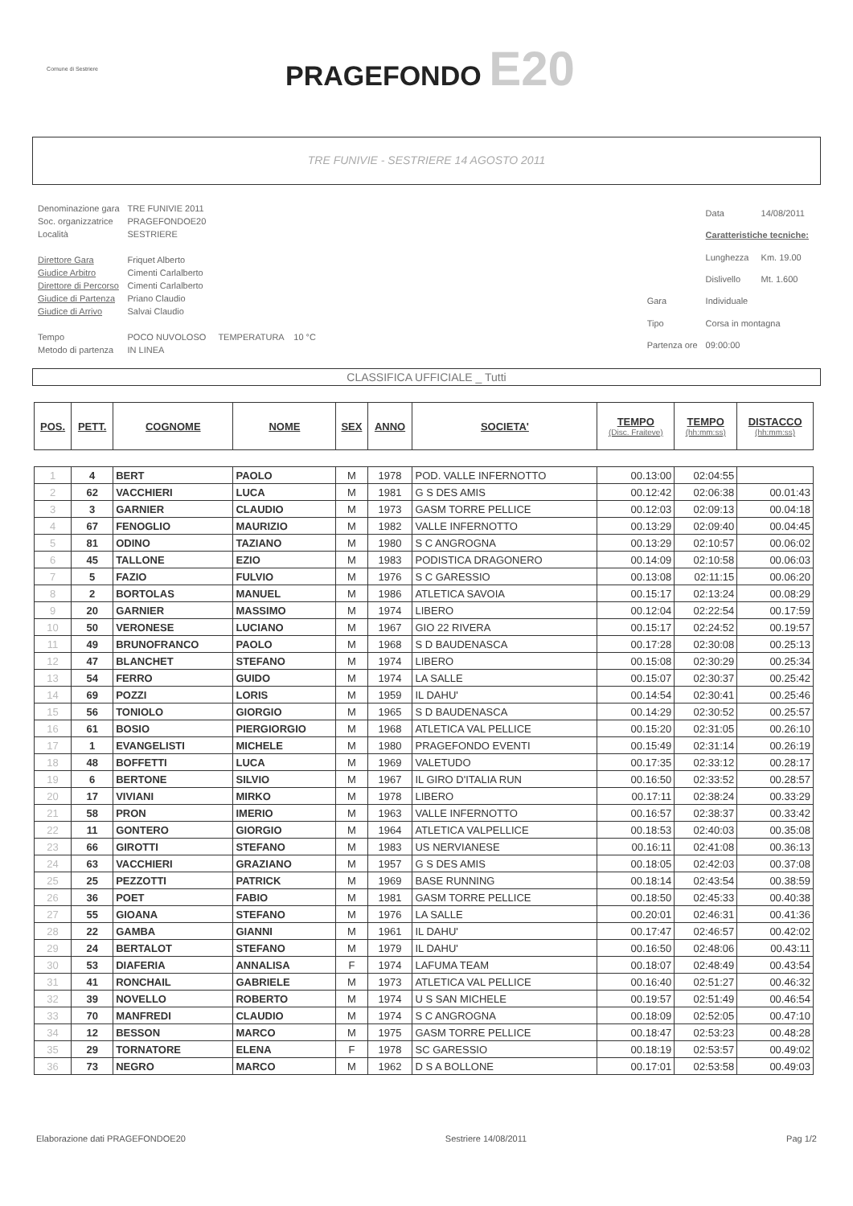Comune di Sestriere
PRAGEFONDO E20
TRE FUNIVIE - SESTRIERE 14 AGOSTO 2011
| Denominazione gara | TRE FUNIVIE 2011 |
| Soc. organizzatrice | PRAGEFONDOE20 |
| Località | SESTRIERE |
| Direttore Gara | Friquet Alberto |
| Giudice Arbitro | Cimenti Carlalberto |
| Direttore di Percorso | Cimenti Carlalberto |
| Giudice di Partenza | Priano Claudio |
| Giudice di Arrivo | Salvai Claudio |
| Tempo | POCO NUVOLOSO TEMPERATURA 10 °C |
| Metodo di partenza | IN LINEA |
| | Data | 14/08/2011 |
| | Caratteristiche tecniche: | |
| | Lunghezza | Km. 19.00 |
| | Dislivello | Mt. 1.600 |
| Gara | Individuale | |
| Tipo | Corsa in montagna | |
| Partenza ore | 09:00:00 | |
CLASSIFICA UFFICIALE _ Tutti
| POS. | PETT. | COGNOME | NOME | SEX | ANNO | SOCIETA' | TEMPO (Disc. Fraiteve) | TEMPO (hh:mm:ss) | DISTACCO (hh:mm:ss) |
| --- | --- | --- | --- | --- | --- | --- | --- | --- | --- |
| 1 | 4 | BERT | PAOLO | M | 1978 | POD. VALLE INFERNOTTO | 00.13:00 | 02:04:55 | |
| 2 | 62 | VACCHIERI | LUCA | M | 1981 | G S DES AMIS | 00.12:42 | 02:06:38 | 00.01:43 |
| 3 | 3 | GARNIER | CLAUDIO | M | 1973 | GASM TORRE PELLICE | 00.12:03 | 02:09:13 | 00.04:18 |
| 4 | 67 | FENOGLIO | MAURIZIO | M | 1982 | VALLE INFERNOTTO | 00.13:29 | 02:09:40 | 00.04:45 |
| 5 | 81 | ODINO | TAZIANO | M | 1980 | S C ANGROGNA | 00.13:29 | 02:10:57 | 00.06:02 |
| 6 | 45 | TALLONE | EZIO | M | 1983 | PODISTICA DRAGONERO | 00.14:09 | 02:10:58 | 00.06:03 |
| 7 | 5 | FAZIO | FULVIO | M | 1976 | S C GARESSIO | 00.13:08 | 02:11:15 | 00.06:20 |
| 8 | 2 | BORTOLAS | MANUEL | M | 1986 | ATLETICA SAVOIA | 00.15:17 | 02:13:24 | 00.08:29 |
| 9 | 20 | GARNIER | MASSIMO | M | 1974 | LIBERO | 00.12:04 | 02:22:54 | 00.17:59 |
| 10 | 50 | VERONESE | LUCIANO | M | 1967 | GIO 22 RIVERA | 00.15:17 | 02:24:52 | 00.19:57 |
| 11 | 49 | BRUNOFRANCO | PAOLO | M | 1968 | S D BAUDENASCA | 00.17:28 | 02:30:08 | 00.25:13 |
| 12 | 47 | BLANCHET | STEFANO | M | 1974 | LIBERO | 00.15:08 | 02:30:29 | 00.25:34 |
| 13 | 54 | FERRO | GUIDO | M | 1974 | LA SALLE | 00.15:07 | 02:30:37 | 00.25:42 |
| 14 | 69 | POZZI | LORIS | M | 1959 | IL DAHU' | 00.14:54 | 02:30:41 | 00.25:46 |
| 15 | 56 | TONIOLO | GIORGIO | M | 1965 | S D BAUDENASCA | 00.14:29 | 02:30:52 | 00.25:57 |
| 16 | 61 | BOSIO | PIERGIORGIO | M | 1968 | ATLETICA VAL PELLICE | 00.15:20 | 02:31:05 | 00.26:10 |
| 17 | 1 | EVANGELISTI | MICHELE | M | 1980 | PRAGEFONDO EVENTI | 00.15:49 | 02:31:14 | 00.26:19 |
| 18 | 48 | BOFFETTI | LUCA | M | 1969 | VALETUDO | 00.17:35 | 02:33:12 | 00.28:17 |
| 19 | 6 | BERTONE | SILVIO | M | 1967 | IL GIRO D'ITALIA RUN | 00.16:50 | 02:33:52 | 00.28:57 |
| 20 | 17 | VIVIANI | MIRKO | M | 1978 | LIBERO | 00.17:11 | 02:38:24 | 00.33:29 |
| 21 | 58 | PRON | IMERIO | M | 1963 | VALLE INFERNOTTO | 00.16:57 | 02:38:37 | 00.33:42 |
| 22 | 11 | GONTERO | GIORGIO | M | 1964 | ATLETICA VALPELLICE | 00.18:53 | 02:40:03 | 00.35:08 |
| 23 | 66 | GIROTTI | STEFANO | M | 1983 | US NERVIANESE | 00.16:11 | 02:41:08 | 00.36:13 |
| 24 | 63 | VACCHIERI | GRAZIANO | M | 1957 | G S DES AMIS | 00.18:05 | 02:42:03 | 00.37:08 |
| 25 | 25 | PEZZOTTI | PATRICK | M | 1969 | BASE RUNNING | 00.18:14 | 02:43:54 | 00.38:59 |
| 26 | 36 | POET | FABIO | M | 1981 | GASM TORRE PELLICE | 00.18:50 | 02:45:33 | 00.40:38 |
| 27 | 55 | GIOANA | STEFANO | M | 1976 | LA SALLE | 00.20:01 | 02:46:31 | 00.41:36 |
| 28 | 22 | GAMBA | GIANNI | M | 1961 | IL DAHU' | 00.17:47 | 02:46:57 | 00.42:02 |
| 29 | 24 | BERTALOT | STEFANO | M | 1979 | IL DAHU' | 00.16:50 | 02:48:06 | 00.43:11 |
| 30 | 53 | DIAFERIA | ANNALISA | F | 1974 | LAFUMA TEAM | 00.18:07 | 02:48:49 | 00.43:54 |
| 31 | 41 | RONCHAIL | GABRIELE | M | 1973 | ATLETICA VAL PELLICE | 00.16:40 | 02:51:27 | 00.46:32 |
| 32 | 39 | NOVELLO | ROBERTO | M | 1974 | U S SAN MICHELE | 00.19:57 | 02:51:49 | 00.46:54 |
| 33 | 70 | MANFREDI | CLAUDIO | M | 1974 | S C ANGROGNA | 00.18:09 | 02:52:05 | 00.47:10 |
| 34 | 12 | BESSON | MARCO | M | 1975 | GASM TORRE PELLICE | 00.18:47 | 02:53:23 | 00.48:28 |
| 35 | 29 | TORNATORE | ELENA | F | 1978 | SC GARESSIO | 00.18:19 | 02:53:57 | 00.49:02 |
| 36 | 73 | NEGRO | MARCO | M | 1962 | D S A BOLLONE | 00.17:01 | 02:53:58 | 00.49:03 |
Elaborazione dati PRAGEFONDOE20 Sestriere 14/08/2011 Pag 1/2